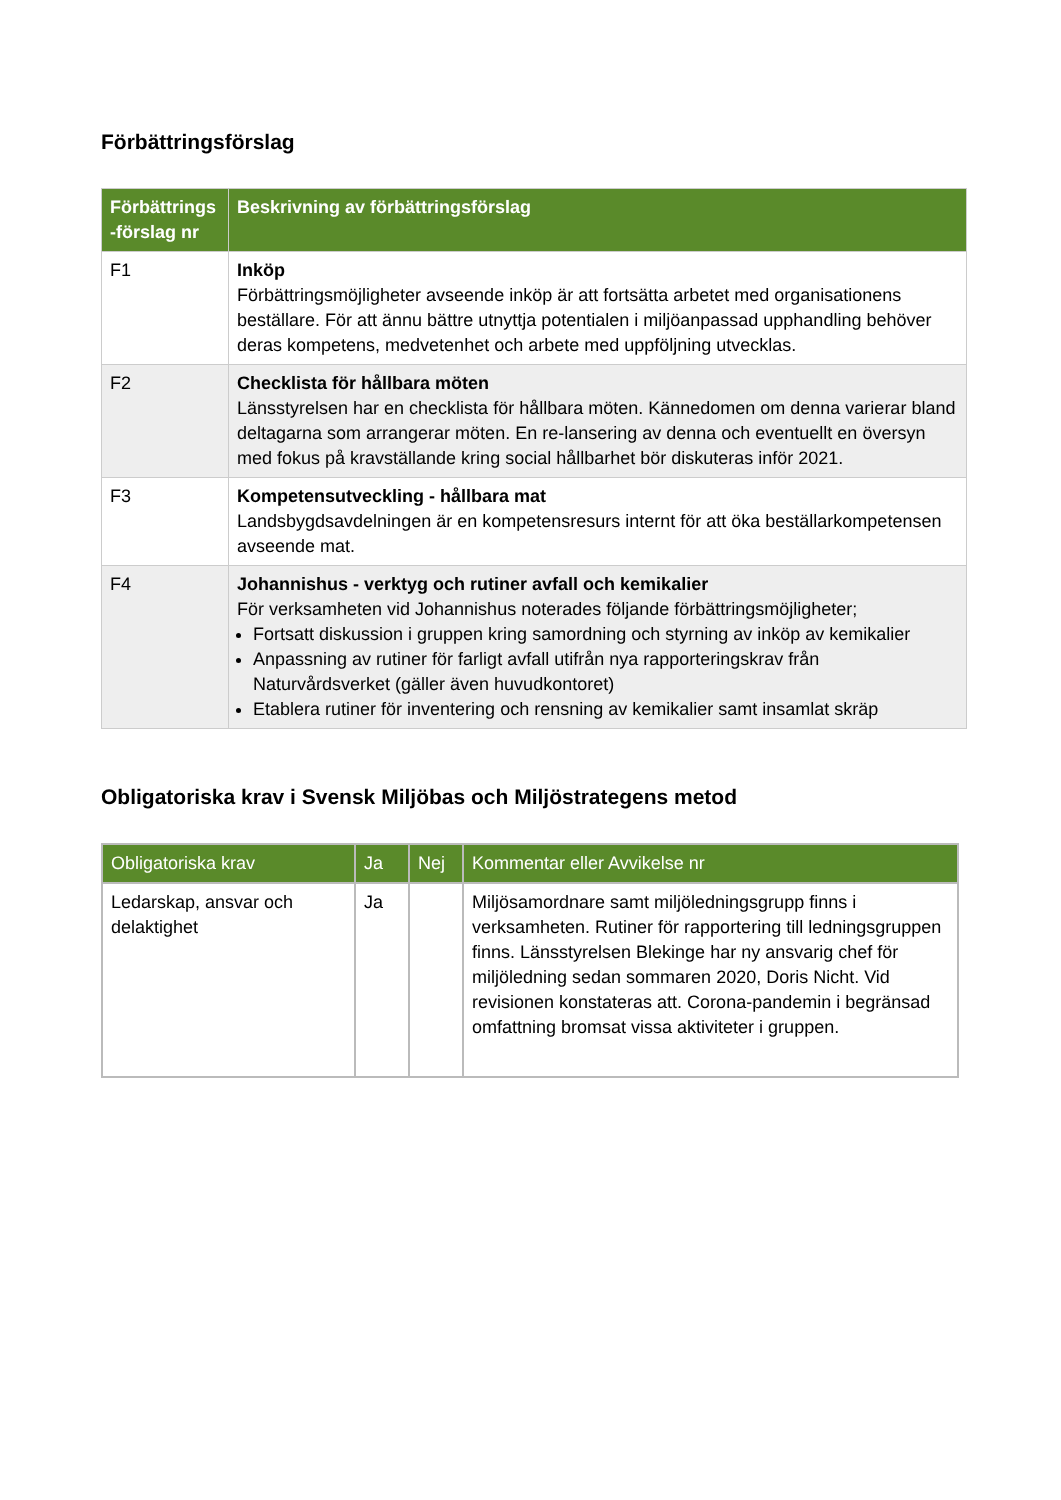Förbättringsförslag
| Förbättrings -förslag nr | Beskrivning av förbättringsförslag |
| --- | --- |
| F1 | Inköp Förbättringsmöjligheter avseende inköp är att fortsätta arbetet med organisationens beställare. För att ännu bättre utnyttja potentialen i miljöanpassad upphandling behöver deras kompetens, medvetenhet och arbete med uppföljning utvecklas. |
| F2 | Checklista för hållbara möten Länsstyrelsen har en checklista för hållbara möten. Kännedomen om denna varierar bland deltagarna som arrangerar möten. En re-lansering av denna och eventuellt en översyn med fokus på kravställande kring social hållbarhet bör diskuteras inför 2021. |
| F3 | Kompetensutveckling - hållbara mat Landsbygdsavdelningen är en kompetensresurs internt för att öka beställarkompetensen avseende mat. |
| F4 | Johannishus - verktyg och rutiner avfall och kemikalier För verksamheten vid Johannishus noterades följande förbättringsmöjligheter; Fortsatt diskussion i gruppen kring samordning och styrning av inköp av kemikalier Anpassning av rutiner för farligt avfall utifrån nya rapporteringskrav från Naturvårdsverket (gäller även huvudkontoret) Etablera rutiner för inventering och rensning av kemikalier samt insamlat skräp |
Obligatoriska krav i Svensk Miljöbas och Miljöstrategens metod
| Obligatoriska krav | Ja | Nej | Kommentar eller Avvikelse nr |
| --- | --- | --- | --- |
| Ledarskap, ansvar och delaktighet | Ja | | Miljösamordnare samt miljöledningsgrupp finns i verksamheten. Rutiner för rapportering till ledningsgruppen finns. Länsstyrelsen Blekinge har ny ansvarig chef för miljöledning sedan sommaren 2020, Doris Nicht. Vid revisionen konstateras att. Corona-pandemin i begränsad omfattning bromsat vissa aktiviteter i gruppen. |